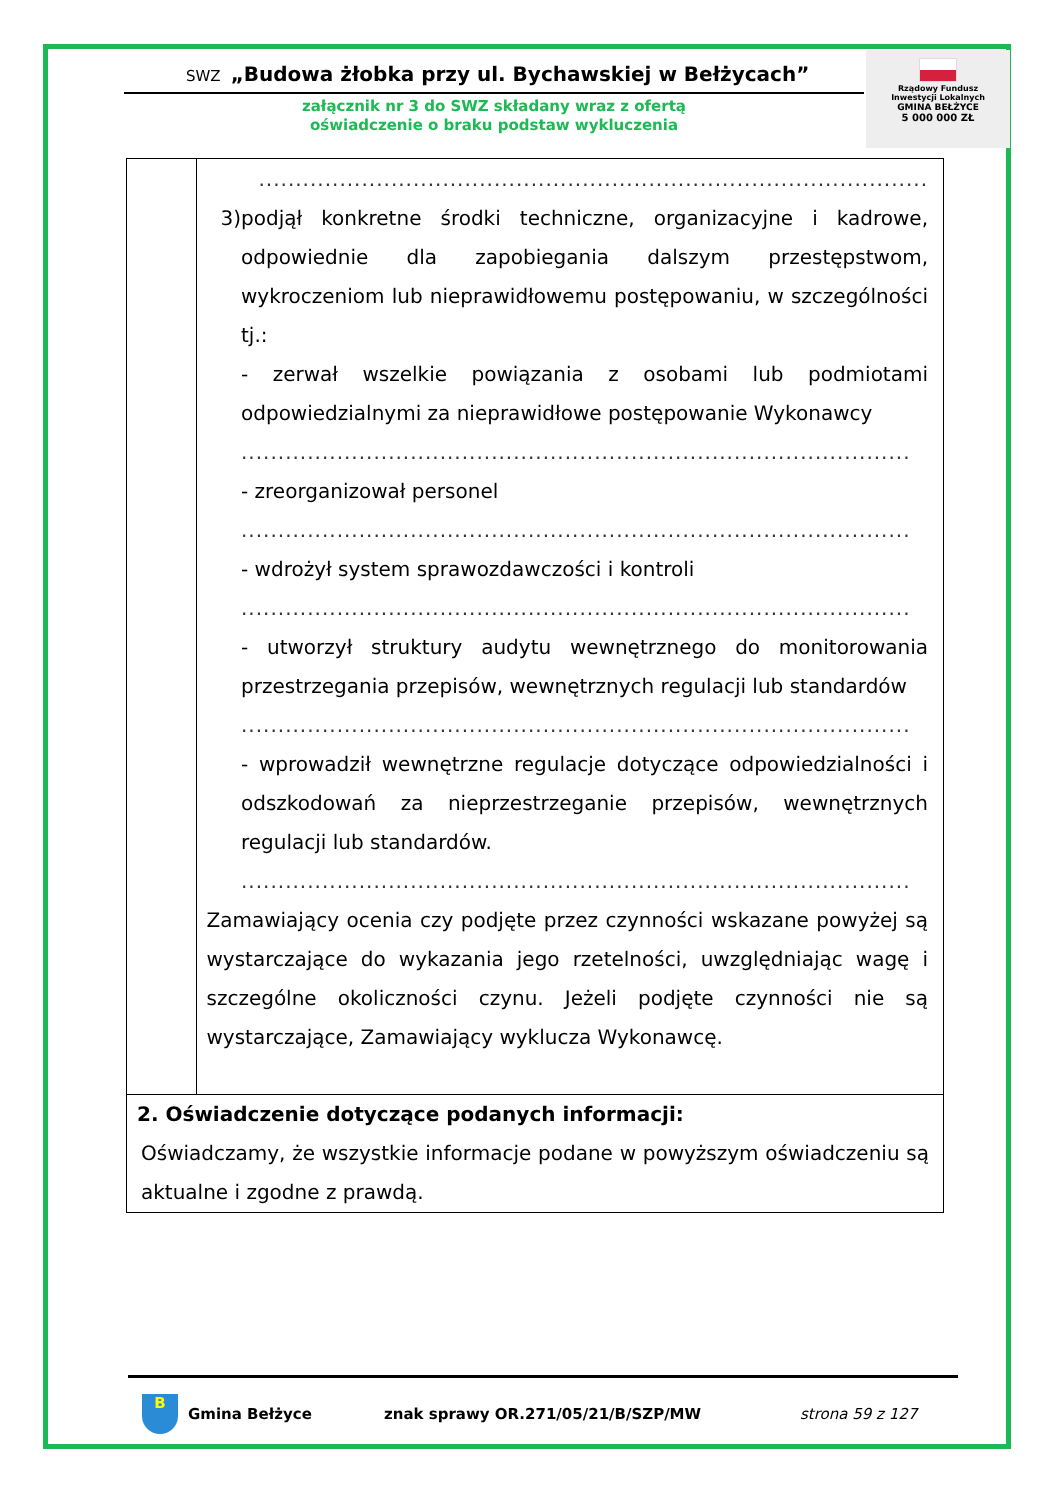SWZ „Budowa żłobka przy ul. Bychawskiej w Bełżycach”
załącznik nr 3 do SWZ składany wraz z ofertą
oświadczenie o braku podstaw wykluczenia
Rządowy Fundusz
Inwestycji Lokalnych
GMINA BEŁŻYCE
5 000 000 ZŁ
| | ........................................................................................... 3) podjął konkretne środki techniczne, organizacyjne i kadrowe, odpowiednie dla zapobiegania dalszym przestępstwom, wykroczeniom lub nieprawidłowemu postępowaniu, w szczególności tj.: - zerwał wszelkie powiązania z osobami lub podmiotami odpowiedzialnymi za nieprawidłowe postępowanie Wykonawcy ........................................................................................... - zreorganizował personel ........................................................................................... - wdrożył system sprawozdawczości i kontroli ........................................................................................... - utworzył struktury audytu wewnętrznego do monitorowania przestrzegania przepisów, wewnętrznych regulacji lub standardów ........................................................................................... - wprowadził wewnętrzne regulacje dotyczące odpowiedzialności i odszkodowań za nieprzestrzeganie przepisów, wewnętrznych regulacji lub standardów. ........................................................................................... Zamawiający ocenia czy podjęte przez czynności wskazane powyżej są wystarczające do wykazania jego rzetelności, uwzględniając wagę i szczególne okoliczności czynu. Jeżeli podjęte czynności nie są wystarczające, Zamawiający wyklucza Wykonawcę. |
| 2. Oświadczenie dotyczące podanych informacji: Oświadczamy, że wszystkie informacje podane w powyższym oświadczeniu są aktualne i zgodne z prawdą. | |
B
Gmina Bełżyce znak sprawy OR.271/05/21/B/SZP/MW strona 59 z 127